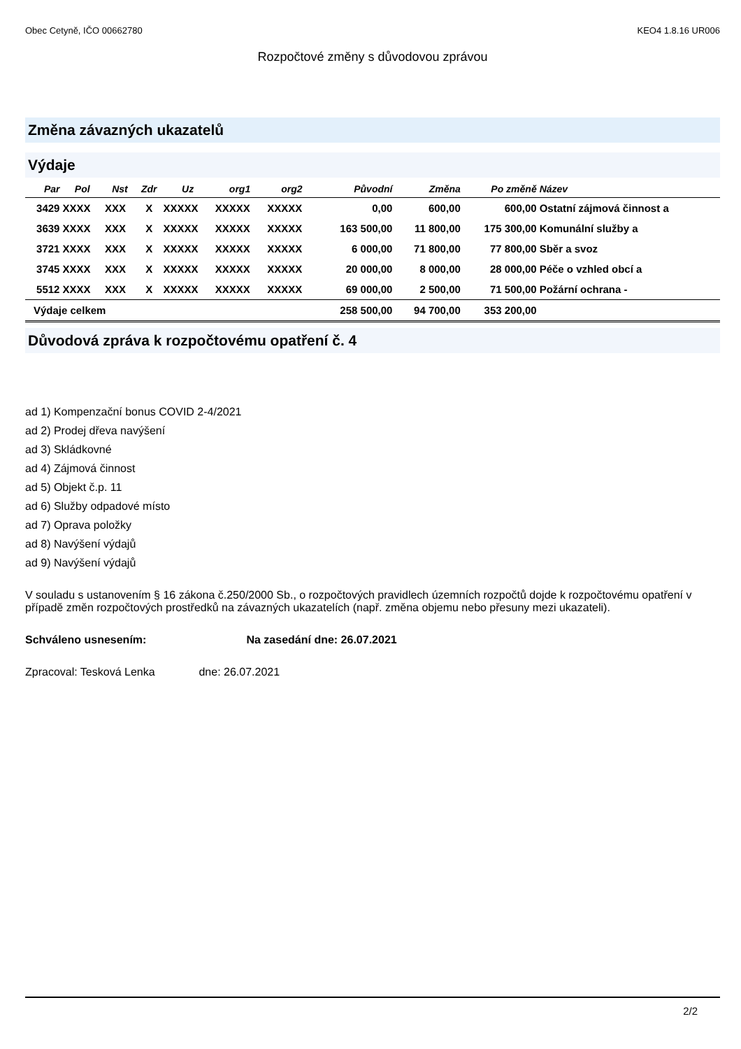Obec Cetyně, IČO 00662780 KEO4 1.8.16 UR006
Rozpočtové změny s důvodovou zprávou
Změna závazných ukazatelů
Výdaje
| Par | Pol | Nst | Zdr | Uz | org1 | org2 | Původní | Změna | Po změně | Název |
| --- | --- | --- | --- | --- | --- | --- | --- | --- | --- | --- |
| 3429 | XXXX | XXX | X | XXXXX | XXXXX | XXXXX | 0,00 | 600,00 | 600,00 | Ostatní zájmová činnost a |
| 3639 | XXXX | XXX | X | XXXXX | XXXXX | XXXXX | 163 500,00 | 11 800,00 | 175 300,00 | Komunální služby a |
| 3721 | XXXX | XXX | X | XXXXX | XXXXX | XXXXX | 6 000,00 | 71 800,00 | 77 800,00 | Sběr a svoz |
| 3745 | XXXX | XXX | X | XXXXX | XXXXX | XXXXX | 20 000,00 | 8 000,00 | 28 000,00 | Péče o vzhled obcí a |
| 5512 | XXXX | XXX | X | XXXXX | XXXXX | XXXXX | 69 000,00 | 2 500,00 | 71 500,00 | Požární ochrana - |
| Výdaje celkem | | | | | | | 258 500,00 | 94 700,00 | 353 200,00 | |
Důvodová zpráva k rozpočtovému opatření č. 4
ad 1) Kompenzační bonus COVID 2-4/2021
ad 2) Prodej dřeva navýšení
ad 3) Skládkovné
ad 4) Zájmová činnost
ad 5) Objekt č.p. 11
ad 6) Služby odpadové místo
ad 7) Oprava položky
ad 8) Navýšení výdajů
ad 9) Navýšení výdajů
V souladu s ustanovením § 16 zákona č.250/2000 Sb., o rozpočtových pravidlech územních rozpočtů dojde k rozpočtovému opatření v případě změn rozpočtových prostředků na závazných ukazatelích (např. změna objemu nebo přesuny mezi ukazateli).
Schváleno usnesením: Na zasedání dne: 26.07.2021
Zpracoval: Tesková Lenka dne: 26.07.2021
2/2